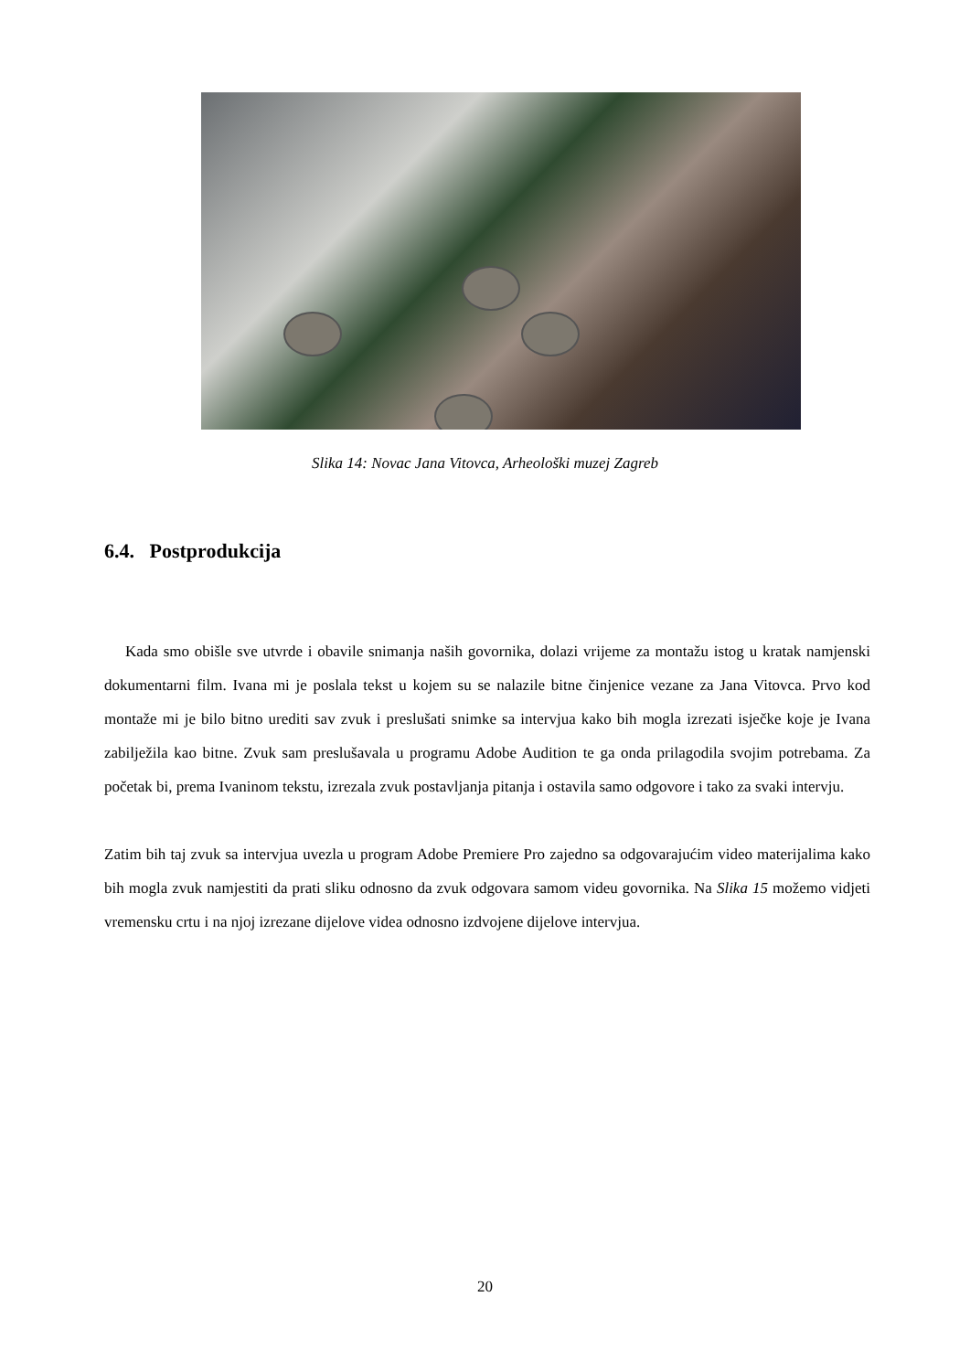Slika 14: Novac Jana Vitovca, Arheološki muzej Zagreb
6.4. Postprodukcija
Kada smo obišle sve utvrde i obavile snimanja naših govornika, dolazi vrijeme za montažu istog u kratak namjenski dokumentarni film. Ivana mi je poslala tekst u kojem su se nalazile bitne činjenice vezane za Jana Vitovca. Prvo kod montaže mi je bilo bitno urediti sav zvuk i preslušati snimke sa intervjua kako bih mogla izrezati isječke koje je Ivana zabilježila kao bitne. Zvuk sam preslušavala u programu Adobe Audition te ga onda prilagodila svojim potrebama. Za početak bi, prema Ivaninom tekstu, izrezala zvuk postavljanja pitanja i ostavila samo odgovore i tako za svaki intervju.
Zatim bih taj zvuk sa intervjua uvezla u program Adobe Premiere Pro zajedno sa odgovarajućim video materijalima kako bih mogla zvuk namjestiti da prati sliku odnosno da zvuk odgovara samom videu govornika. Na Slika 15 možemo vidjeti vremensku crtu i na njoj izrezane dijelove videa odnosno izdvojene dijelove intervjua.
20